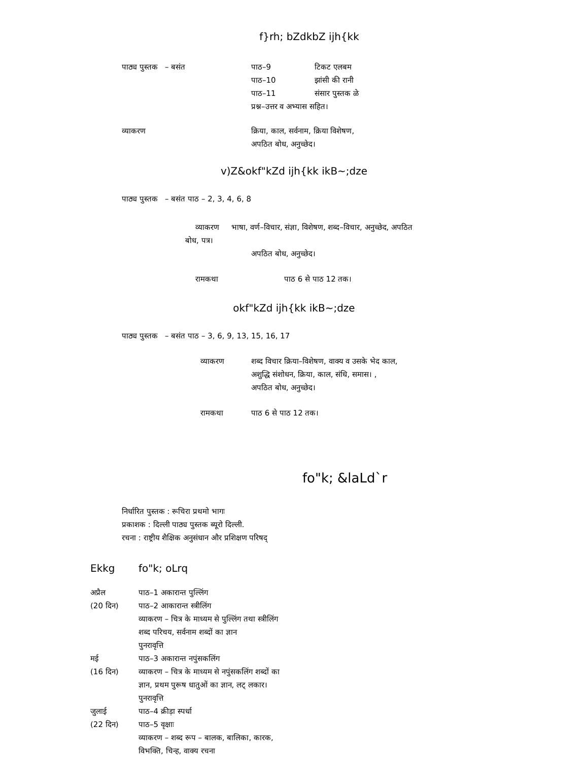f}rh; bZdkbZ ijh{kk
पाठ्य पुस्तक – बसंत पाठ–9 टिकट एलबम
पाठ–10 झांसी की रानी
पाठ–11 संसार पुस्तक ळे
प्रश्न–उत्तर व अभ्यास सहित।
व्याकरण क्रिया, काल, सर्वनाम, क्रिया विशेषण,
अपठित बोध, अनुच्छेद।
v)Z&okf"kZd ijh{kk ikB~;dze
पाठ्य पुस्तक – बसंत पाठ – 2, 3, 4, 6, 8
व्याकरण भाषा, वर्ण–विचार, संज्ञा, विशेषण, शब्द–विचार, अनुच्छेद, अपठित
बोध, पत्र।
अपठित बोध, अनुच्छेद।
रामकथा पाठ 6 से पाठ 12 तक।
okf"kZd ijh{kk ikB~;dze
पाठ्य पुस्तक – बसंत पाठ – 3, 6, 9, 13, 15, 16, 17
व्याकरण शब्द विचार क्रिया–विशेषण, वाक्य व उसके भेद काल,
अशुद्धि संशोधन, क्रिया, काल, संधि, समास। ,
अपठित बोध, अनुच्छेद।
रामकथा पाठ 6 से पाठ 12 तक।
fo"k; &laLd`r
निर्धारित पुस्तक : रूचिरा प्रथमो भागः
प्रकाशक : दिल्ली पाठ्य पुस्तक ब्यूरो दिल्ली.
रचना : राष्ट्रीय शैक्षिक अनुसंधान और प्रशिक्षण परिषद्
Ekkg fo"k; oLrq
अप्रैल
(20 दिन)
पाठ–1 अकारान्त पुल्लिंग
पाठ–2 आकारान्त स्त्रीलिंग
व्याकरण – चित्र के माध्यम से पुल्लिंग तथा स्त्रीलिंग
शब्द परिचय, सर्वनाम शब्दों का ज्ञान
पुनरावृत्ति
मई
(16 दिन)
पाठ–3 अकारान्त नपुंसकलिंग
व्याकरण – चित्र के माध्यम से नपुंसकलिंग शब्दों का
ज्ञान, प्रथम पुरूष धातुओं का ज्ञान, लट् लकार।
पुनरावृत्ति
जुलाई
(22 दिन)
पाठ–4 क्रीड़ा स्पर्धा
पाठ–5 वृक्षाः
व्याकरण – शब्द रूप – बालक, बालिका, कारक,
विभक्ति, चिन्ह, वाक्य रचना